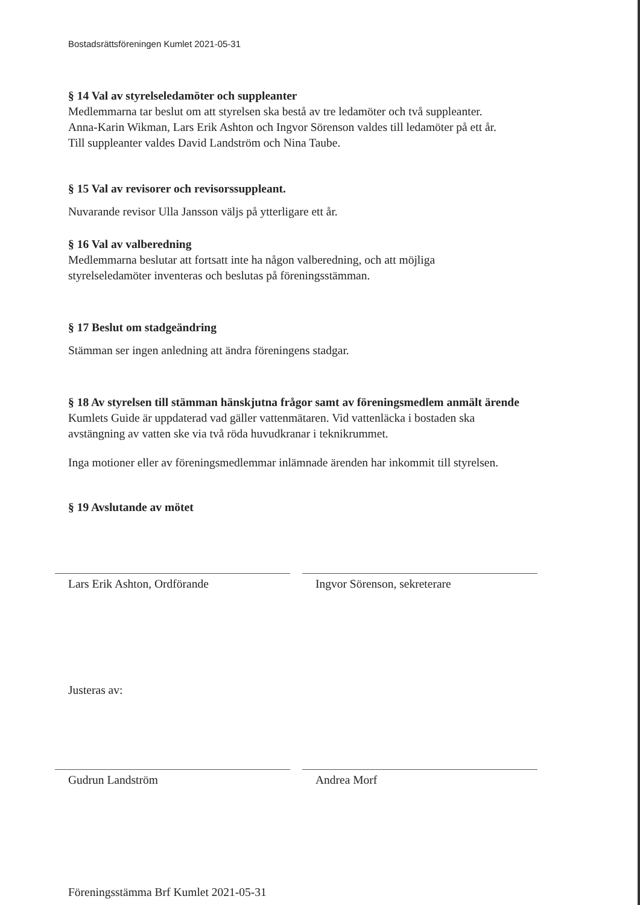Bostadsrättsföreningen Kumlet 2021-05-31
§ 14 Val av styrelseledamöter och suppleanter
Medlemmarna tar beslut om att styrelsen ska bestå av tre ledamöter och två suppleanter.
Anna-Karin Wikman, Lars Erik Ashton och Ingvor Sörenson valdes till ledamöter på ett år.
Till suppleanter valdes David Landström och Nina Taube.
§ 15 Val av revisorer och revisorssuppleant.
Nuvarande revisor Ulla Jansson väljs på ytterligare ett år.
§ 16 Val av valberedning
Medlemmarna beslutar att fortsatt inte ha någon valberedning, och att möjliga
styrelseledamöter inventeras och beslutas på föreningsstämman.
§ 17 Beslut om stadgeändring
Stämman ser ingen anledning att ändra föreningens stadgar.
§ 18 Av styrelsen till stämman hänskjutna frågor samt av föreningsmedlem anmält ärende
Kumlets Guide är uppdaterad vad gäller vattenmätaren. Vid vattenläcka i bostaden ska
avstängning av vatten ske via två röda huvudkranar i teknikrummet.
Inga motioner eller av föreningsmedlemmar inlämnade ärenden har inkommit till styrelsen.
§ 19 Avslutande av mötet
Lars Erik Ashton, Ordförande Ingvor Sörenson, sekreterare
Justeras av:
Gudrun Landström Andrea Morf
Föreningsstämma Brf Kumlet 2021-05-31